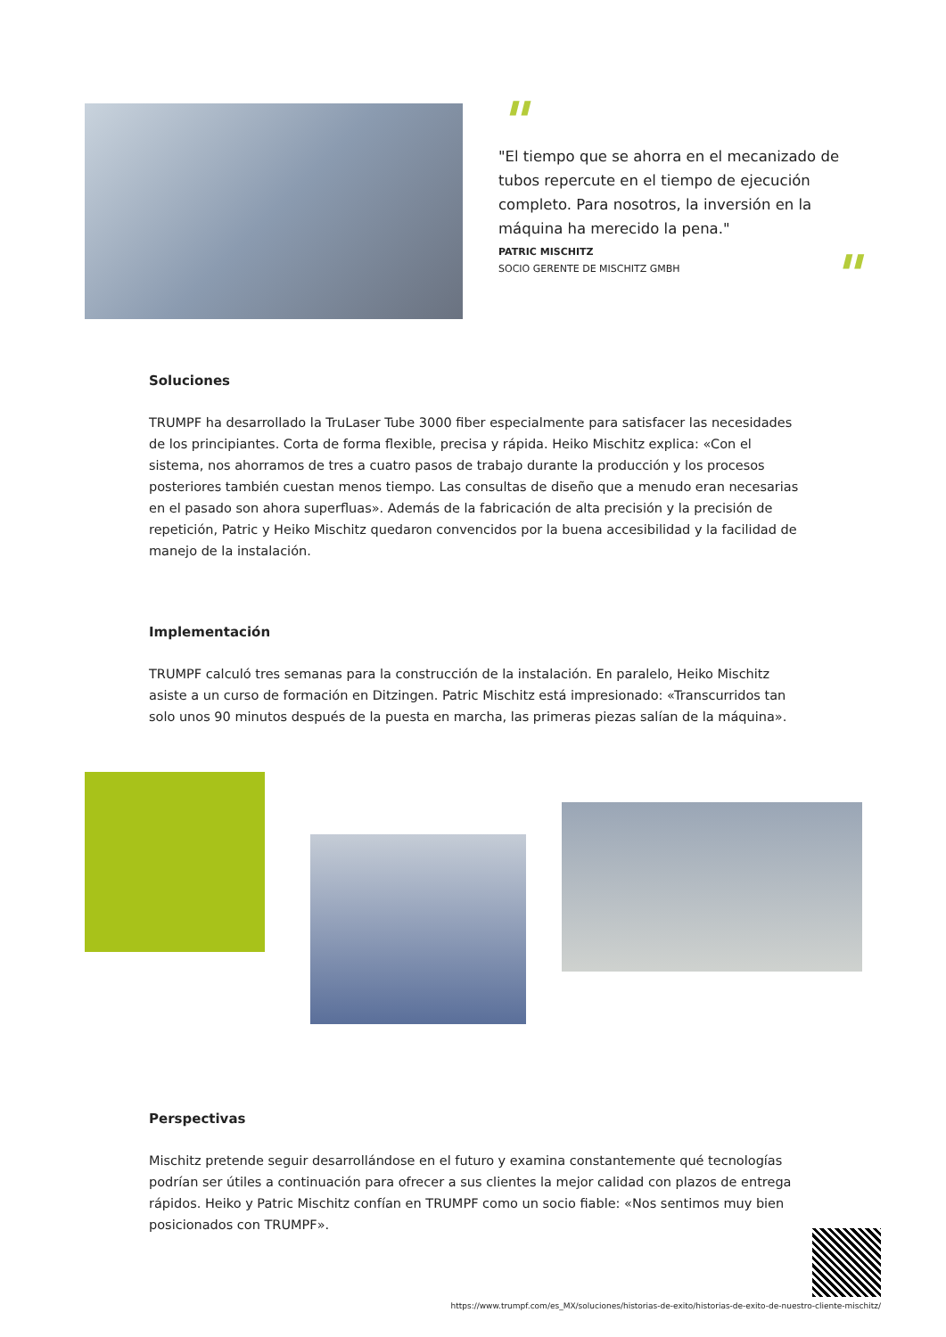"
"El tiempo que se ahorra en el mecanizado de tubos repercute en el tiempo de ejecución completo. Para nosotros, la inversión en la máquina ha merecido la pena."
PATRIC MISCHITZ
SOCIO GERENTE DE MISCHITZ GMBH
"
Soluciones
TRUMPF ha desarrollado la TruLaser Tube 3000 fiber especialmente para satisfacer las necesidades de los principiantes. Corta de forma flexible, precisa y rápida. Heiko Mischitz explica: «Con el sistema, nos ahorramos de tres a cuatro pasos de trabajo durante la producción y los procesos posteriores también cuestan menos tiempo. Las consultas de diseño que a menudo eran necesarias en el pasado son ahora superfluas». Además de la fabricación de alta precisión y la precisión de repetición, Patric y Heiko Mischitz quedaron convencidos por la buena accesibilidad y la facilidad de manejo de la instalación.
Implementación
TRUMPF calculó tres semanas para la construcción de la instalación. En paralelo, Heiko Mischitz asiste a un curso de formación en Ditzingen. Patric Mischitz está impresionado: «Transcurridos tan solo unos 90 minutos después de la puesta en marcha, las primeras piezas salían de la máquina».
Perspectivas
Mischitz pretende seguir desarrollándose en el futuro y examina constantemente qué tecnologías podrían ser útiles a continuación para ofrecer a sus clientes la mejor calidad con plazos de entrega rápidos. Heiko y Patric Mischitz confían en TRUMPF como un socio fiable: «Nos sentimos muy bien posicionados con TRUMPF».
https://www.trumpf.com/es_MX/soluciones/historias-de-exito/historias-de-exito-de-nuestro-cliente-mischitz/